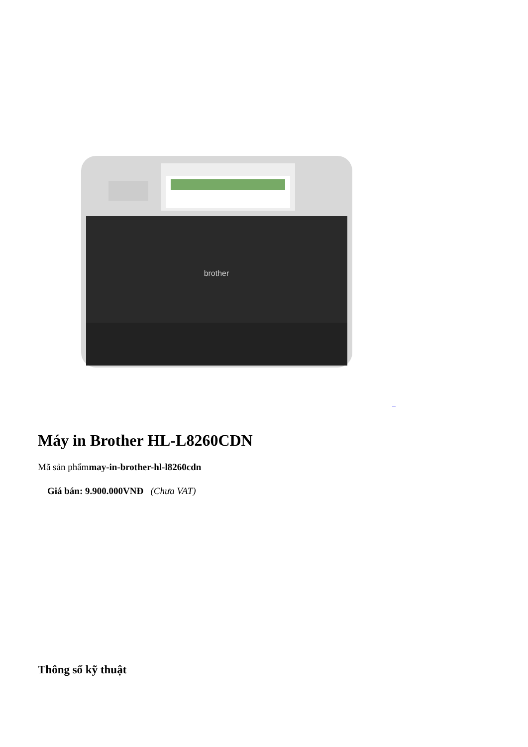brother
Máy in Brother HL-L8260CDN
Mã sản phẩmmay-in-brother-hl-l8260cdn
Giá bán: 9.900.000VNĐ (Chưa VAT)
Thông số kỹ thuật